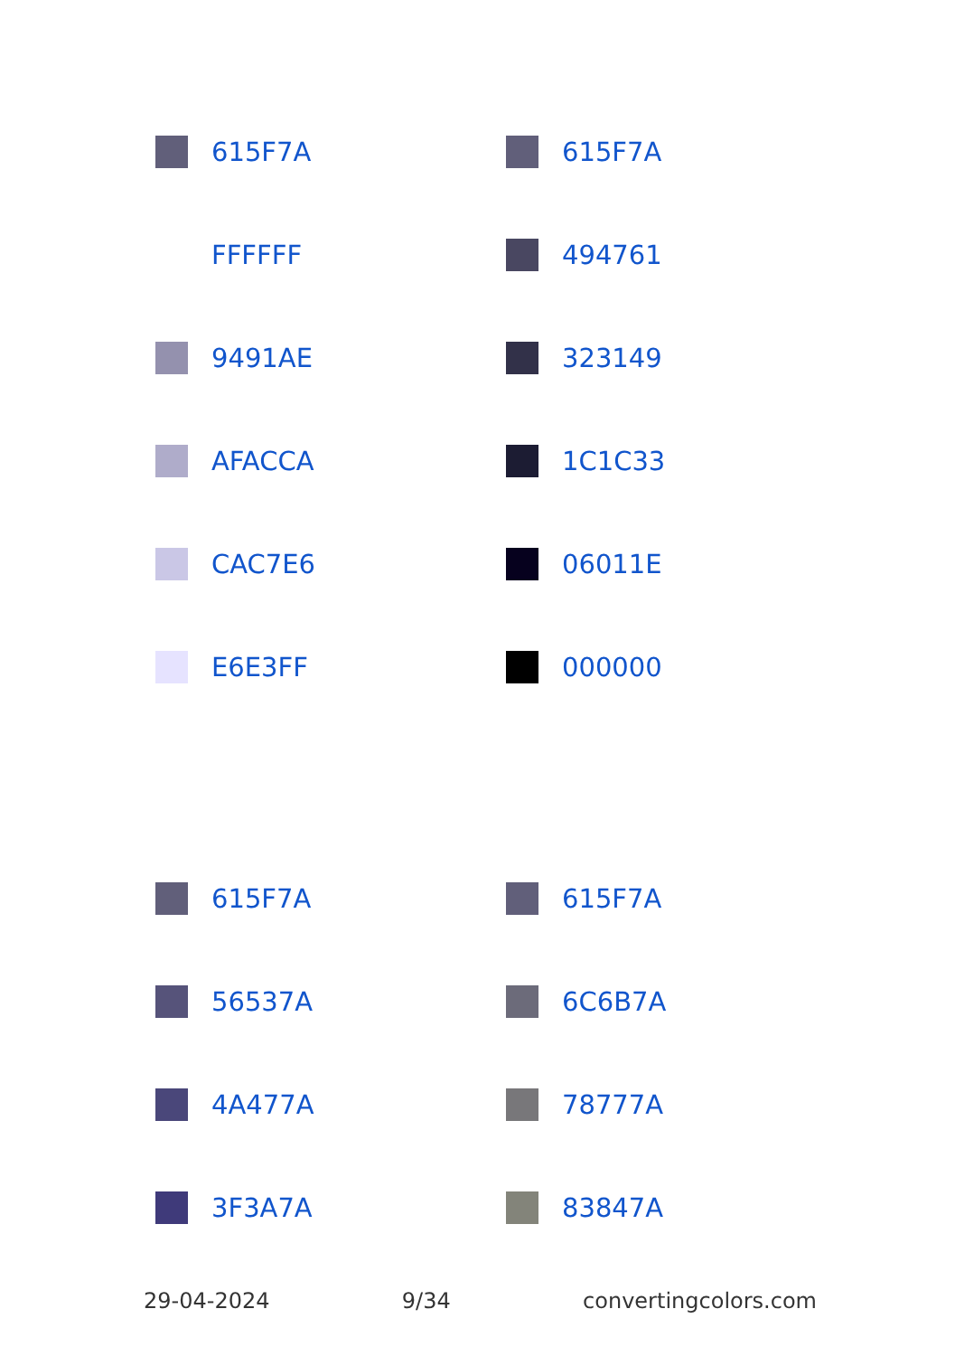615F7A
615F7A
FFFFFF
494761
9491AE
323149
AFACCA
1C1C33
CAC7E6
06011E
E6E3FF
000000
615F7A
615F7A
56537A
6C6B7A
4A477A
78777A
3F3A7A
83847A
29-04-2024 9/34 convertingcolors.com